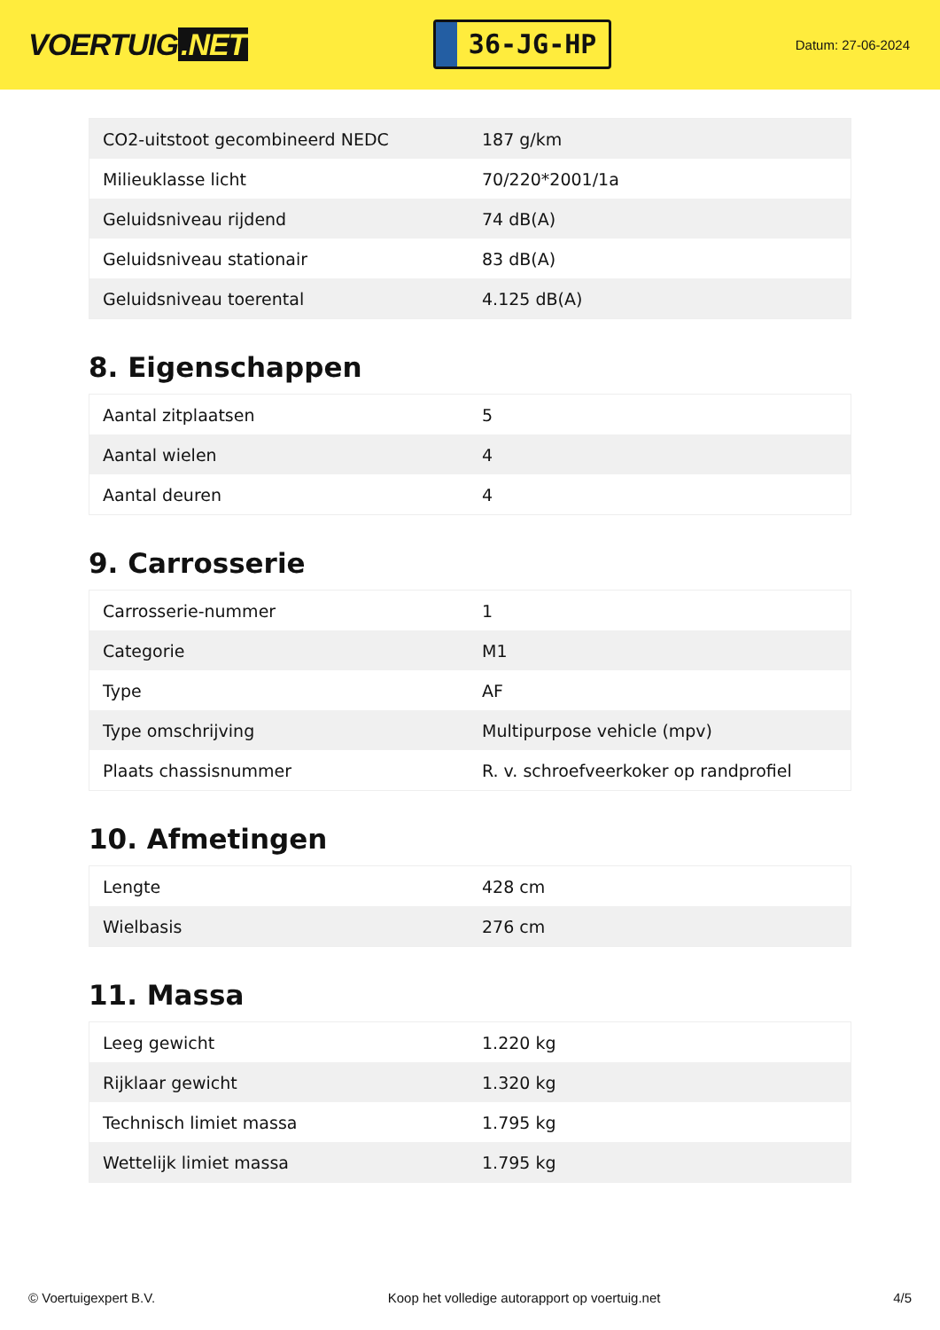VOERTUIG.NET
36-JG-HP
Datum: 27-06-2024
| CO2-uitstoot gecombineerd NEDC | 187 g/km |
| Milieuklasse licht | 70/220*2001/1a |
| Geluidsniveau rijdend | 74 dB(A) |
| Geluidsniveau stationair | 83 dB(A) |
| Geluidsniveau toerental | 4.125 dB(A) |
8. Eigenschappen
| Aantal zitplaatsen | 5 |
| Aantal wielen | 4 |
| Aantal deuren | 4 |
9. Carrosserie
| Carrosserie-nummer | 1 |
| Categorie | M1 |
| Type | AF |
| Type omschrijving | Multipurpose vehicle (mpv) |
| Plaats chassisnummer | R. v. schroefveerkoker op randprofiel |
10. Afmetingen
| Lengte | 428 cm |
| Wielbasis | 276 cm |
11. Massa
| Leeg gewicht | 1.220 kg |
| Rijklaar gewicht | 1.320 kg |
| Technisch limiet massa | 1.795 kg |
| Wettelijk limiet massa | 1.795 kg |
© Voertuigexpert B.V. Koop het volledige autorapport op voertuig.net 4/5